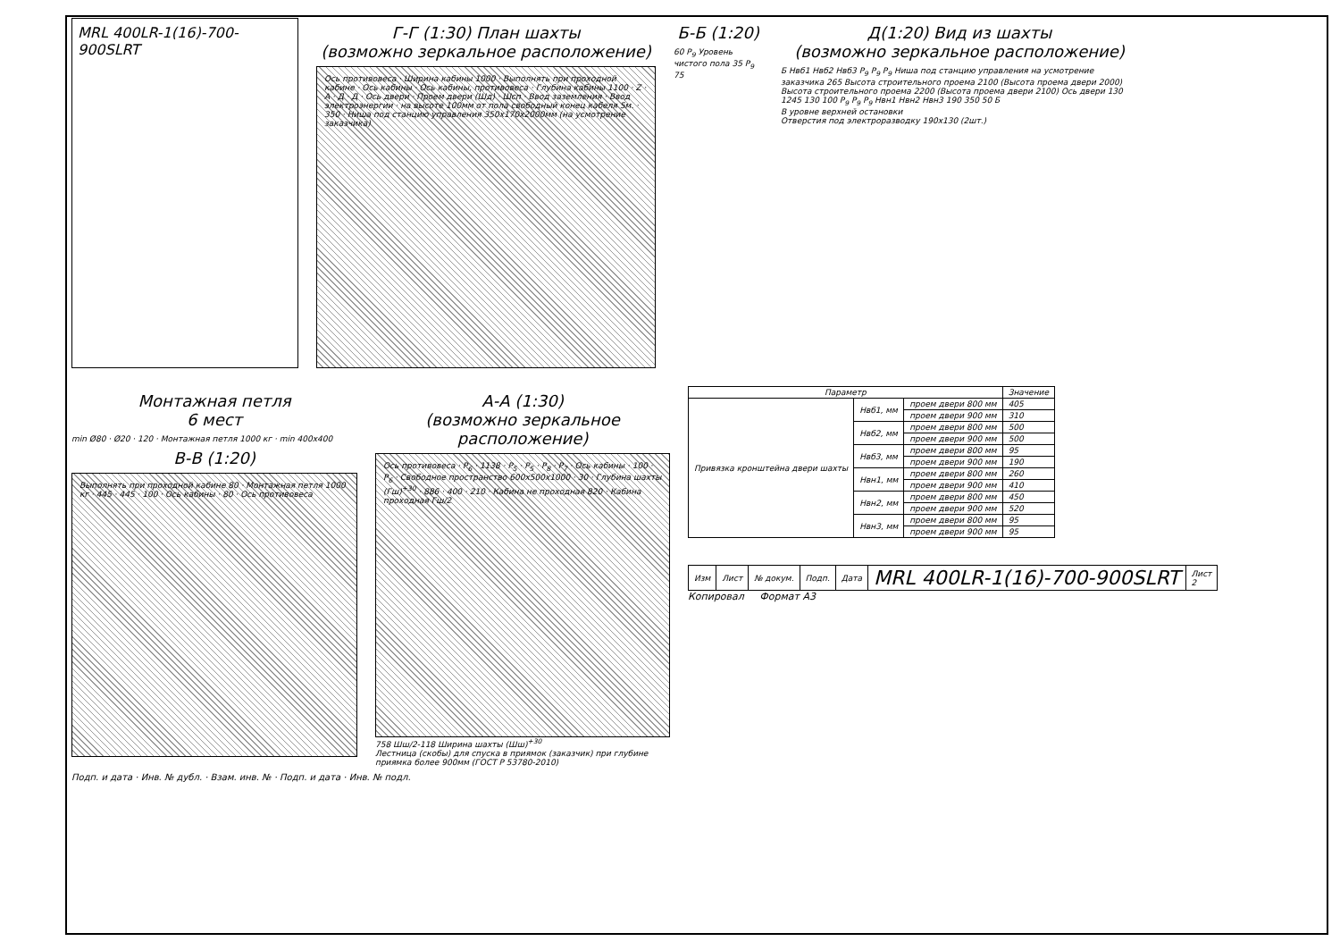MRL 400LR-1(16)-700-900SLRT
Г-Г (1:30) План шахты
(возможно зеркальное расположение)
Ось противовеса · Ширина кабины 1000 · Выполнять при проходной кабине · Ось кабины · Ось кабины, противовеса · Глубина кабины 1100 · Z · A · Д · Д · Ось двери · Проем двери (Шд) · Шсп · Ввод заземления · Ввод электроэнергии · на высоте 100мм от пола свободный конец кабеля 5м. · 350 · Ниша под станцию управления 350х170х2000мм (на усмотрение заказчика)
Б-Б (1:20)
60 P<sub>9</sub> Уровень чистого пола 35 P<sub>9</sub> 75
Д(1:20) Вид из шахты
(возможно зеркальное расположение)
Б Нвб1 Нвб2 Нвб3 P<sub>9</sub> P<sub>9</sub> P<sub>9</sub> Ниша под станцию управления на усмотрение заказчика 265 Высота строительного проема 2100 (Высота проема двери 2000) Высота строительного проема 2200 (Высота проема двери 2100) Ось двери 130 1245 130 100 P<sub>9</sub> P<sub>9</sub> P<sub>9</sub> Нвн1 Нвн2 Нвн3 190 350 50 Б
В уровне верхней остановки
Отверстия под электроразводку 190х130 (2шт.)
Монтажная петля
6 мест
min Ø80 · Ø20 · 120 · Монтажная петля 1000 кг · min 400х400
В-В (1:20)
Выполнять при проходной кабине 80 · Монтажная петля 1000 кг · 445 · 445 · 100 · Ось кабины · 80 · Ось противовеса
А-А (1:30)
(возможно зеркальное расположение)
Ось противовеса · P<sub>6</sub> · 1138 · P<sub>5</sub> · P<sub>5</sub> · P<sub>8</sub> · P<sub>7</sub> · Ось кабины · 100 · P<sub>6</sub> · Свободное пространство 600х500х1000 · 30 · Глубина шахты (Гш)<sup>+30</sup> · 886 · 400 · 210 · Кабина не проходная 820 · Кабина проходная Гш/2
758 Шш/2-118 Ширина шахты (Шш)<sup>+30</sup>
Лестница (скобы) для спуска в приямок (заказчик) при глубине приямка более 900мм (ГОСТ Р 53780-2010)
| Параметр | | | Значение |
| --- | --- | --- | --- |
| Привязка кронштейна двери шахты | Нвб1, мм | проем двери 800 мм | 405 |
| | | проем двери 900 мм | 310 |
| | Нвб2, мм | проем двери 800 мм | 500 |
| | | проем двери 900 мм | 500 |
| | Нвб3, мм | проем двери 800 мм | 95 |
| | | проем двери 900 мм | 190 |
| | Нвн1, мм | проем двери 800 мм | 260 |
| | | проем двери 900 мм | 410 |
| | Нвн2, мм | проем двери 800 мм | 450 |
| | | проем двери 900 мм | 520 |
| | Нвн3, мм | проем двери 800 мм | 95 |
| | | проем двери 900 мм | 95 |
| Изм | Лист | № докум. | Подп. | Дата | MRL 400LR-1(16)-700-900SLRT | Лист 2 |
Копировал Формат А3
Подп. и дата · Инв. № дубл. · Взам. инв. № · Подп. и дата · Инв. № подл.